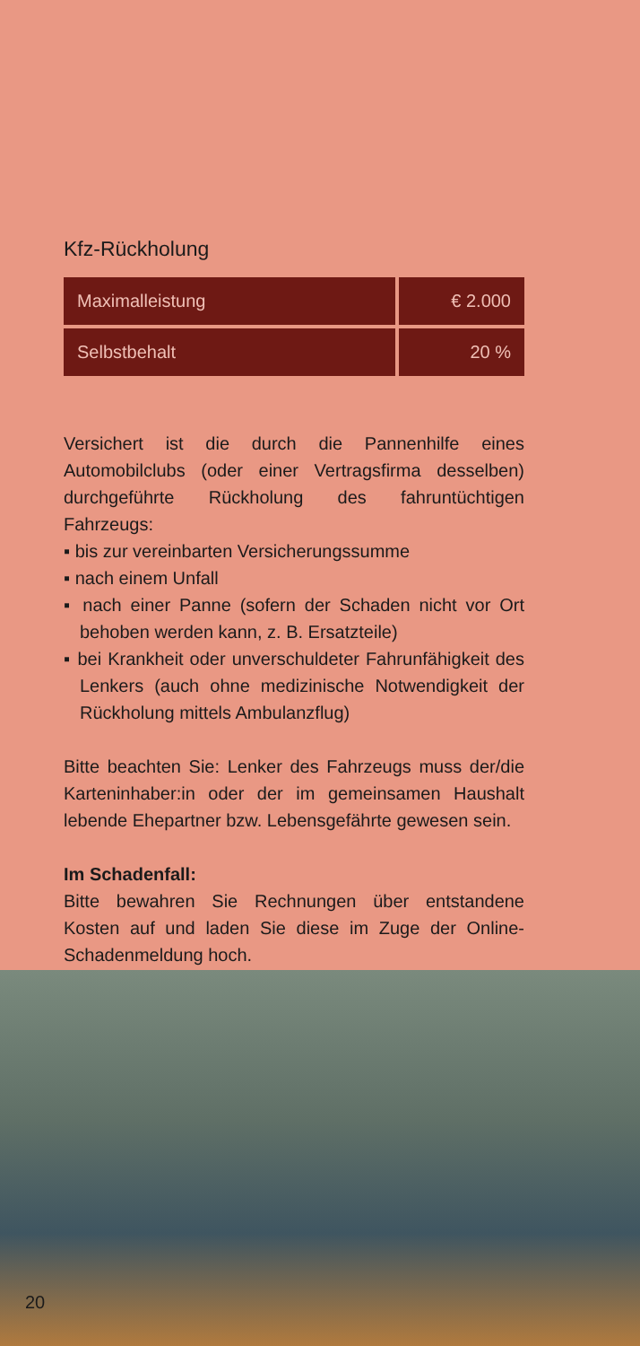Kfz-Rückholung
| Maximalleistung | € 2.000 |
| Selbstbehalt | 20 % |
Versichert ist die durch die Pannenhilfe eines Automobilclubs (oder einer Vertragsfirma desselben) durchgeführte Rückholung des fahruntüchtigen Fahrzeugs:
▪ bis zur vereinbarten Versicherungssumme
▪ nach einem Unfall
▪ nach einer Panne (sofern der Schaden nicht vor Ort behoben werden kann, z. B. Ersatzteile)
▪ bei Krankheit oder unverschuldeter Fahrunfähigkeit des Lenkers (auch ohne medizinische Notwendigkeit der Rückholung mittels Ambulanzflug)
Bitte beachten Sie: Lenker des Fahrzeugs muss der/die Karteninhaber:in oder der im gemeinsamen Haushalt lebende Ehepartner bzw. Lebensgefährte gewesen sein.
Im Schadenfall:
Bitte bewahren Sie Rechnungen über entstandene Kosten auf und laden Sie diese im Zuge der Online-Schadenmeldung hoch.
20